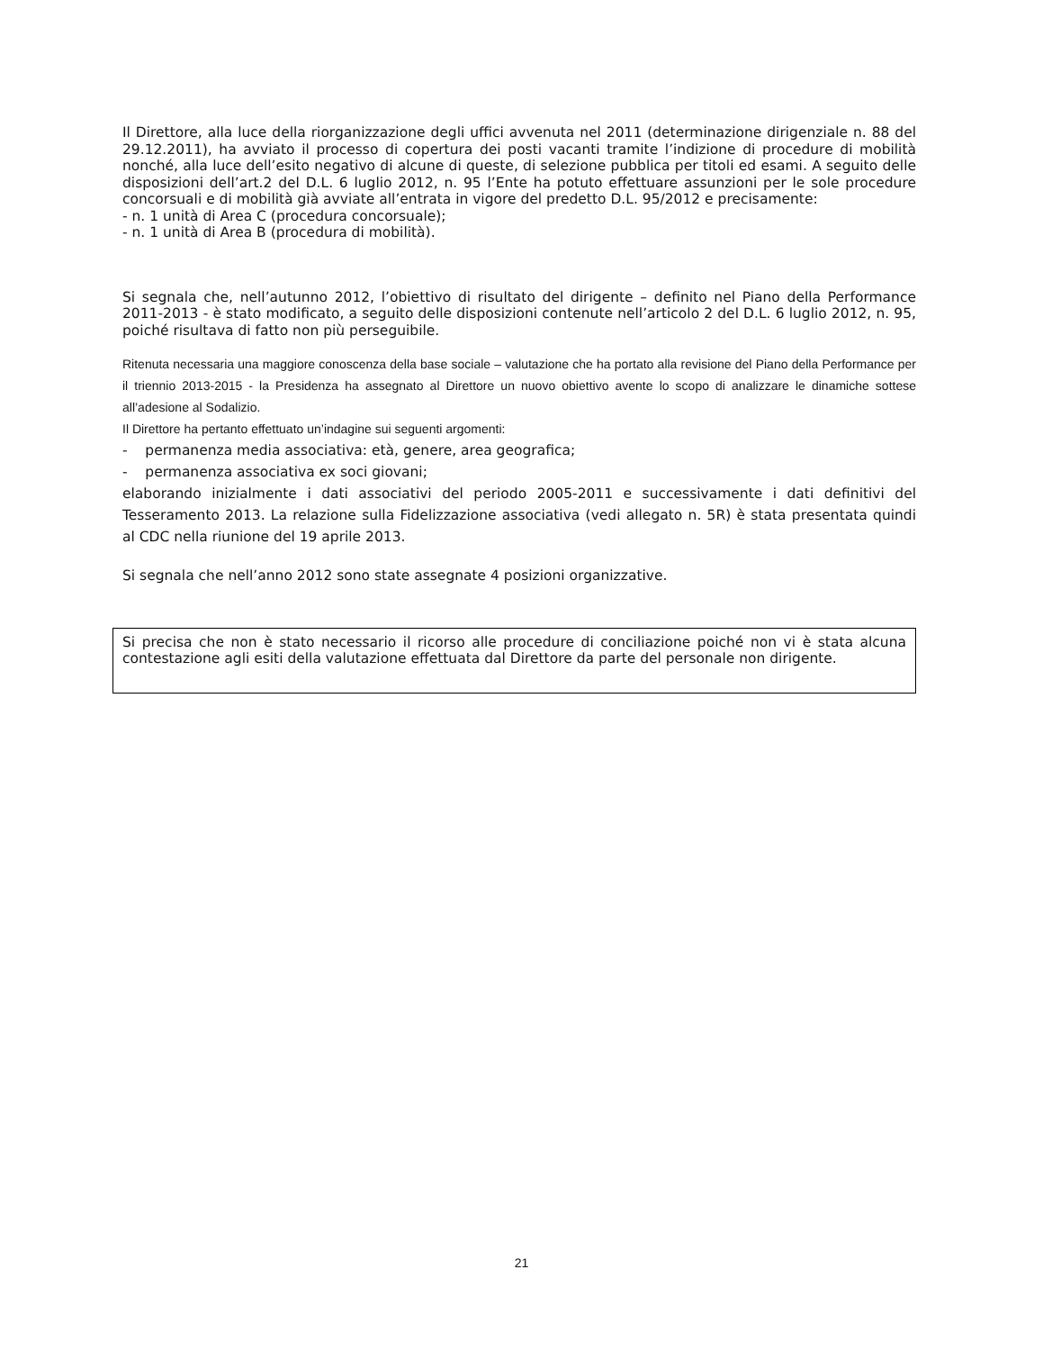Il Direttore, alla luce della riorganizzazione degli uffici avvenuta nel 2011 (determinazione dirigenziale n. 88 del 29.12.2011), ha avviato il processo di copertura dei posti vacanti tramite l’indizione di procedure di mobilità nonché, alla luce dell’esito negativo di alcune di queste, di selezione pubblica per titoli ed esami. A seguito delle disposizioni dell’art.2 del D.L. 6 luglio 2012, n. 95 l’Ente ha potuto effettuare assunzioni per le sole procedure concorsuali e di mobilità già avviate all’entrata in vigore del predetto D.L. 95/2012 e precisamente:
- n. 1 unità di Area C (procedura concorsuale);
- n. 1 unità di Area B (procedura di mobilità).
Si segnala che, nell’autunno 2012, l’obiettivo di risultato del dirigente – definito nel Piano della Performance 2011-2013 - è stato modificato, a seguito delle disposizioni contenute nell’articolo 2 del D.L. 6 luglio 2012, n. 95, poiché risultava di fatto non più perseguibile.
Ritenuta necessaria una maggiore conoscenza della base sociale – valutazione che ha portato alla revisione del Piano della Performance per il triennio 2013-2015 - la Presidenza ha assegnato al Direttore un nuovo obiettivo avente lo scopo di analizzare le dinamiche sottese all’adesione al Sodalizio.
Il Direttore ha pertanto effettuato un’indagine sui seguenti argomenti:
- permanenza media associativa: età, genere, area geografica;
- permanenza associativa ex soci giovani;
elaborando inizialmente i dati associativi del periodo 2005-2011 e successivamente i dati definitivi del Tesseramento 2013. La relazione sulla Fidelizzazione associativa (vedi allegato n. 5R) è stata presentata quindi al CDC nella riunione del 19 aprile 2013.
Si segnala che nell’anno 2012 sono state assegnate 4 posizioni organizzative.
Si precisa che non è stato necessario il ricorso alle procedure di conciliazione poiché non vi è stata alcuna contestazione agli esiti della valutazione effettuata dal Direttore da parte del personale non dirigente.
21